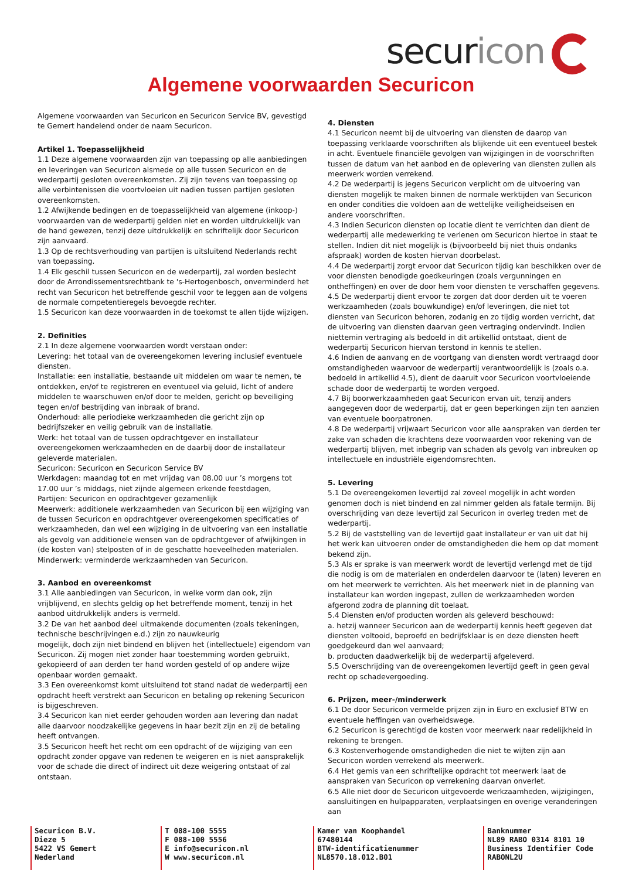securicon
Algemene voorwaarden Securicon
Algemene voorwaarden van Securicon en Securicon Service BV, gevestigd te Gemert handelend onder de naam Securicon.
Artikel 1. Toepasselijkheid
1.1 Deze algemene voorwaarden zijn van toepassing op alle aanbiedingen en leveringen van Securicon alsmede op alle tussen Securicon en de wederpartij gesloten overeenkomsten. Zij zijn tevens van toepassing op alle verbintenissen die voortvloeien uit nadien tussen partijen gesloten overeenkomsten.
1.2 Afwijkende bedingen en de toepasselijkheid van algemene (inkoop-) voorwaarden van de wederpartij gelden niet en worden uitdrukkelijk van de hand gewezen, tenzij deze uitdrukkelijk en schriftelijk door Securicon zijn aanvaard.
1.3 Op de rechtsverhouding van partijen is uitsluitend Nederlands recht van toepassing.
1.4 Elk geschil tussen Securicon en de wederpartij, zal worden beslecht door de Arrondissementsrechtbank te 's-Hertogenbosch, onverminderd het recht van Securicon het betreffende geschil voor te leggen aan de volgens de normale competentieregels bevoegde rechter.
1.5 Securicon kan deze voorwaarden in de toekomst te allen tijde wijzigen.
2. Definities
2.1 In deze algemene voorwaarden wordt verstaan onder:
Levering: het totaal van de overeengekomen levering inclusief eventuele diensten.
Installatie: een installatie, bestaande uit middelen om waar te nemen, te ontdekken, en/of te registreren en eventueel via geluid, licht of andere middelen te waarschuwen en/of door te melden, gericht op beveiliging tegen en/of bestrijding van inbraak of brand.
Onderhoud: alle periodieke werkzaamheden die gericht zijn op bedrijfszeker en veilig gebruik van de installatie.
Werk: het totaal van de tussen opdrachtgever en installateur overeengekomen werkzaamheden en de daarbij door de installateur geleverde materialen.
Securicon: Securicon en Securicon Service BV
Werkdagen: maandag tot en met vrijdag van 08.00 uur ’s morgens tot 17.00 uur ’s middags, niet zijnde algemeen erkende feestdagen,
Partijen: Securicon en opdrachtgever gezamenlijk
Meerwerk: additionele werkzaamheden van Securicon bij een wijziging van de tussen Securicon en opdrachtgever overeengekomen specificaties of werkzaamheden, dan wel een wijziging in de uitvoering van een installatie als gevolg van additionele wensen van de opdrachtgever of afwijkingen in (de kosten van) stelposten of in de geschatte hoeveelheden materialen.
Minderwerk: verminderde werkzaamheden van Securicon.
3. Aanbod en overeenkomst
3.1 Alle aanbiedingen van Securicon, in welke vorm dan ook, zijn vrijblijvend, en slechts geldig op het betreffende moment, tenzij in het aanbod uitdrukkelijk anders is vermeld.
3.2 De van het aanbod deel uitmakende documenten (zoals tekeningen, technische beschrijvingen e.d.) zijn zo nauwkeurig
mogelijk, doch zijn niet bindend en blijven het (intellectuele) eigendom van Securicon. Zij mogen niet zonder haar toestemming worden gebruikt, gekopieerd of aan derden ter hand worden gesteld of op andere wijze openbaar worden gemaakt.
3.3 Een overeenkomst komt uitsluitend tot stand nadat de wederpartij een opdracht heeft verstrekt aan Securicon en betaling op rekening Securicon is bijgeschreven.
3.4 Securicon kan niet eerder gehouden worden aan levering dan nadat alle daarvoor noodzakelijke gegevens in haar bezit zijn en zij de betaling heeft ontvangen.
3.5 Securicon heeft het recht om een opdracht of de wijziging van een opdracht zonder opgave van redenen te weigeren en is niet aansprakelijk voor de schade die direct of indirect uit deze weigering ontstaat of zal ontstaan.
4. Diensten
4.1 Securicon neemt bij de uitvoering van diensten de daarop van toepassing verklaarde voorschriften als blijkende uit een eventueel bestek in acht. Eventuele financiële gevolgen van wijzigingen in de voorschriften tussen de datum van het aanbod en de oplevering van diensten zullen als meerwerk worden verrekend.
4.2 De wederpartij is jegens Securicon verplicht om de uitvoering van diensten mogelijk te maken binnen de normale werktijden van Securicon en onder condities die voldoen aan de wettelijke veiligheidseisen en andere voorschriften.
4.3 Indien Securicon diensten op locatie dient te verrichten dan dient de wederpartij alle medewerking te verlenen om Securicon hiertoe in staat te stellen. Indien dit niet mogelijk is (bijvoorbeeld bij niet thuis ondanks afspraak) worden de kosten hiervan doorbelast.
4.4 De wederpartij zorgt ervoor dat Securicon tijdig kan beschikken over de voor diensten benodigde goedkeuringen (zoals vergunningen en ontheffingen) en over de door hem voor diensten te verschaffen gegevens.
4.5 De wederpartij dient ervoor te zorgen dat door derden uit te voeren werkzaamheden (zoals bouwkundige) en/of leveringen, die niet tot diensten van Securicon behoren, zodanig en zo tijdig worden verricht, dat de uitvoering van diensten daarvan geen vertraging ondervindt. Indien niettemin vertraging als bedoeld in dit artikellid ontstaat, dient de wederpartij Securicon hiervan terstond in kennis te stellen.
4.6 Indien de aanvang en de voortgang van diensten wordt vertraagd door omstandigheden waarvoor de wederpartij verantwoordelijk is (zoals o.a. bedoeld in artikellid 4.5), dient de daaruit voor Securicon voortvloeiende schade door de wederpartij te worden vergoed.
4.7 Bij boorwerkzaamheden gaat Securicon ervan uit, tenzij anders aangegeven door de wederpartij, dat er geen beperkingen zijn ten aanzien van eventuele boorpatronen.
4.8 De wederpartij vrijwaart Securicon voor alle aanspraken van derden ter zake van schaden die krachtens deze voorwaarden voor rekening van de wederpartij blijven, met inbegrip van schaden als gevolg van inbreuken op intellectuele en industriële eigendomsrechten.
5. Levering
5.1 De overeengekomen levertijd zal zoveel mogelijk in acht worden genomen doch is niet bindend en zal nimmer gelden als fatale termijn. Bij overschrijding van deze levertijd zal Securicon in overleg treden met de wederpartij.
5.2 Bij de vaststelling van de levertijd gaat installateur er van uit dat hij het werk kan uitvoeren onder de omstandigheden die hem op dat moment bekend zijn.
5.3 Als er sprake is van meerwerk wordt de levertijd verlengd met de tijd die nodig is om de materialen en onderdelen daarvoor te (laten) leveren en om het meerwerk te verrichten. Als het meerwerk niet in de planning van installateur kan worden ingepast, zullen de werkzaamheden worden afgerond zodra de planning dit toelaat.
5.4 Diensten en/of producten worden als geleverd beschouwd:
a. hetzij wanneer Securicon aan de wederpartij kennis heeft gegeven dat diensten voltooid, beproefd en bedrijfsklaar is en deze diensten heeft goedgekeurd dan wel aanvaard;
b. producten daadwerkelijk bij de wederpartij afgeleverd.
5.5 Overschrijding van de overeengekomen levertijd geeft in geen geval recht op schadevergoeding.
6. Prijzen, meer-/minderwerk
6.1 De door Securicon vermelde prijzen zijn in Euro en exclusief BTW en eventuele heffingen van overheidswege.
6.2 Securicon is gerechtigd de kosten voor meerwerk naar redelijkheid in rekening te brengen.
6.3 Kostenverhogende omstandigheden die niet te wijten zijn aan Securicon worden verrekend als meerwerk.
6.4 Het gemis van een schriftelijke opdracht tot meerwerk laat de aanspraken van Securicon op verrekening daarvan onverlet.
6.5 Alle niet door de Securicon uitgevoerde werkzaamheden, wijzigingen, aansluitingen en hulpapparaten, verplaatsingen en overige veranderingen aan
Securicon B.V.
Dieze 5
5422 VS Gemert
Nederland
T 088-100 5555
F 088-100 5556
E info@securicon.nl
W www.securicon.nl
Kamer van Koophandel
67480144
BTW-identificatienummer
NL8570.18.012.B01
Banknummer
NL89 RABO 0314 8101 10
Business Identifier Code
RABONL2U